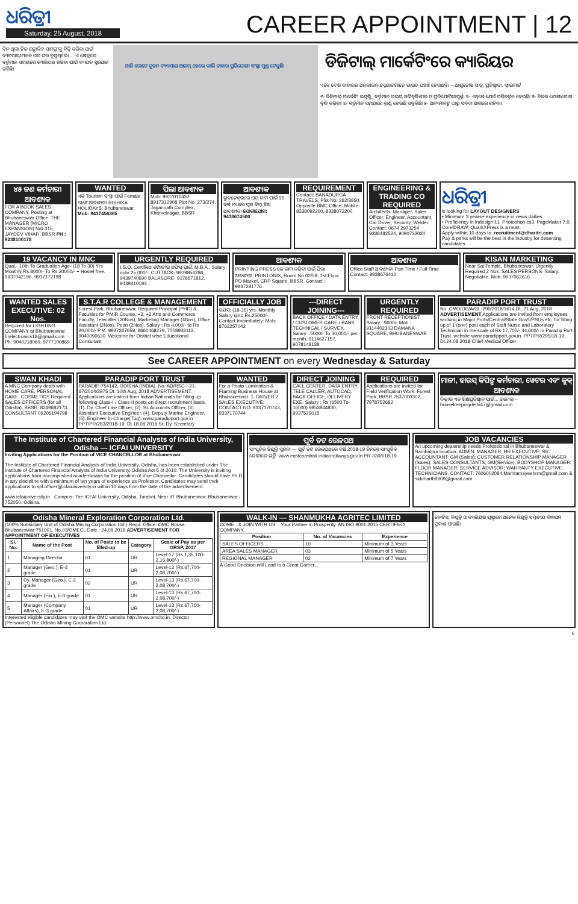ଧରିତ୍ରୀ
Saturday, 25 August, 2018
CAREER APPOINTMENT | 12
ଦିନ ଥିଲା ନିଜ ଉତ୍ପାଦିତ ସାମଗ୍ରୀକୁ ବିକ୍ରି କରିବା ପାଇଁ ବ୍ୟବସାୟୀମାନେ ଘର ଘର ବୁଲୁଥିଲେ। ... ଏ କ୍ଷେତ୍ରରେ ବର୍ତ୍ତମାନ ସମୟରେ କ୍ୟାରିୟର ଗଢିବା ପାଇଁ ବ୍ୟାପକ ସୁଯୋଗ ରହିଛି।
ଆଜି ଗୋଟେ ନୂତନ ବ୍ୟବସାୟ ଆରମ୍ଭ ହେଲେ କାଲି ତାହାର ପ୍ରତିଯୋଗୀ ସଂସ୍ଥା ମୁଣ୍ଡ ଟେକୁଛି।
ଡିଜିଟାଲ୍ ମାର୍କେଟିଂରେ କ୍ୟାରିୟର
ଏବେ ଦେଶ ବାହାରର ଅନ୍‌ଲାଇନ୍ ପ୍ଲେୟାରମାନେ ଭାରତ ପହଞ୍ଚି ହେଉଛନ୍ତି। —ଆଶୁତୋଷ ପାତ୍ର, ପ୍ରତିଷ୍ଠାତା, ଫ୍ଲାଇମାର୍ଟ
୧- ଡିଜିଟାଲ୍ ମାର୍କେଟିଂ ଇଣ୍ଡଷ୍ଟ୍ରି ବର୍ତ୍ତମାନ ଉଭୟ ଅଭିବୃଦ୍ଧିଶୀଳ ଓ ପ୍ରତିଯୋଗିତାପୂର୍ଣ୍ଣ। ୨- ଏଥିରେ ଯେଉଁ ପରିବର୍ତ୍ତନ ହେଉଛି। ୩- ନିଜର ଯୋଗାଯୋଗ ବୃଦ୍ଧି କରିବା। ୪- ବର୍ତ୍ତମାନ ସମୟରେ ବ୍ରାଣ୍ଡ ହେଉଛି ସବୁକିଛି। ୫- ଅନ୍ୟମାନଙ୍କ ଠାରୁ ସର୍ବଦା ଆଗରେ ରହିବା।
୪୫ ଜଣ କର୍ମଚାରୀ ଆବଶ୍ୟକ
FOR A BOOK SALES COMPANY. Posting at Bhubaneswar Office. THE MANAGER (MICRO EXPANSION) N/6-315, JAYDEV VIHAR, BBSR PH : 9238100178
WANTED
ଏକ Tourism ସଂସ୍ଥା ପାଇଁ Female Staff ଆବଶ୍ୟକ। RISHIKA HOLIDAYS, Bhubaneswar. Mob: 9437456365
ପିଲା ଆବଶ୍ୟକ
Mob: 9937010437 8917312908 Plot No: 273/274, Jagannath Complex, Kharvelnagar, BBSR
ଆବଶ୍ୟକ
ଭୁବନେଶ୍ୱରରେ ଘର କାମ ପାଇଁ ୨୨ ବର୍ଷ ମଧ୍ୟରେ ପୁଅ କିମ୍ବା ଝିଅ ଆବଶ୍ୟକ। ଯୋଗାଯୋଗ: 9438674500
REQUIREMENT
Contact: BANADURGA TRAVELS, Plot No: 362/3850, Opposite BMC Office. Mobile: 8338092200, 8338072200
ENGINEERING & TRADING CO REQUIRED
Architects, Manager, Sales Officer, Engineer, Accountant, Car Driver, Security, Welder. Contact: 0674 2973254, 9238482524, 9090732020
ଧରିତ୍ରୀ
is looking for LAYOUT DESIGNERS
• Minimum 3 years+ experience in news dailies.
• Proficiency in Indesign 11, Photoshop cs3, PageMaker 7.0, CorelDRAW, QuarkXPress is a must.
Apply within 10 days to: recruitment@dharitri.com
Pay & perks will be the best in the industry for deserving candidates.
19 VACANCY IN MNC
Qual.- 10th To Graduation Age- (18 To 30) Yrs Monthly Rs.8000/- To Rs.20000/- + Hostel free. 9937042198, 9937172198
URGENTLY REQUIRED
I.S.O. Certified କମ୍ପାନୀର ଅଫିସ୍ ପାଇଁ. M.B.A., Salary: upto 25,000/-. CUTTACK- 9939854286, 9439740690 BALASORE- 9178671812, 9439410183
ଆବଶ୍ୟକ
PRINTING PRESS ରେ କାମ କରିବା ପାଇଁ ପିଲା ଆବଶ୍ୟକ. PRINTONIX, Room No 02/58, 1st Floor PD Market, CRP Square, BBSR. Contact : 9937281776
ଆବଶ୍ୟକ
Office Staff ଆବଶ୍ୟକ। Part Time / Full Time Contact: 9938676412
KISAN MARKETING
Near Sai Temple, Bhubaneswar. Urgently Required 2 Nos. SALES PERSONS. Salary: Negotiable. Mob: 9937062616
WANTED SALES EXECUTIVE: 02 Nos.
Required for LIGHTING COMPANY at Bhubaneswar. hrelectronics18@gmail.com Ph: 9040218060, 9777100869
S.T.A.R COLLEGE & MANAGEMENT
Forest Park, Bhubaneswar. Required Principal (PHD) & Faculties for PMIR Course, +2, +3 Arts and Commerce Faculty, Telecaller (20Nos), Marketing Manager (4Nos), Office Assistant (2Nos), Peon (2Nos). Salary : Rs 4,000/- to Rs 20,000/- P.M. 9937337659, 8660468279, 7008938112, 9040090530. Welcome for District wise Educational Consultant
OFFICIALLY JOB
ବୟସ: (18-35) yrs. Monthly Salary upto Rs.25000/-. Contact Immediately: Mob: 8763257042
---DIRECT JOINING---
BACK OFFICE / DATA ENTRY / CUSTOMER CARE / BANK TECHNICAL / SURVEY. Salary : 5000/- To 30,000/- per month. 9114627157, 9078148138
URGENTLY REQUIRED
FRONT RECEPTIONIST Salary : 9000/- Mob : 9114402303 DAMANA SQUARE, BHUBANESWAR
PARADIP PORT TRUST
No: CMO/OE/A/GL-290/2018/1614 Dt. 21 Aug, 2018 ADVERTISEMENT Applications are invited from employees working in Major Ports/Central/State Govt./PSUs etc. for filling up of 1 (one) post each of Staff Nurse and Laboratory Technician in the scale of Rs.17,700/- 44,600/- in Paradip Port Trust. website www.paradipport.gov.in. PPT/PR/295/18-19, Dt.24.08.2018 Chief Medical Officer
See CAREER APPOINTMENT on every Wednesday & Saturday
SWAN KHADI
A MNC Company deals with HOME CARE, PERSONAL CARE, COSMETICS Required SALES OFFICERS (for all Odisha). BBSR: 8249682173. CONSULTANT 09205194798
PARADIP PORT TRUST
PARADIP-754142, ODISHA (INDIA). No. AD/RSC-I-21-67/2014/2975 Dt. 10th Aug, 2018 ADVERTISEMENT. Applications are invited from Indian Nationals for filling up following Class-I / Class-II posts on direct recruitment basis. (1). Dy. Chief Law Officer, (2). Sr. Accounts Officer, (3). Assistant Executive Engineer, (4). Deputy Marine Engineer, (5). Engineer In-Charge(Tug). www.paradipport.gov.in PPT/PR/283/2018-19, Dt.18.08.2018 Sr. Dy. Secretary
WANTED
For a Photo Lamination & Framing Business House at Bhubaneswar. 1. DRIVER 2. SALES EXECUTIVE. CONTACT NO: 9337170743, 9337170744
DIRECT JOINING
CALL CENTER, DATA ENTRY, TELE CALLER, AUTOCAD, BACK OFFICE, DELIVERY EXE. Salary : Rs.(6500 To 16000) 9853844830, 9937529015
REQUIRED
Applications are invited for Field Verification Work. Forest Park, BBSR 7537000302, 7978752682
ମାଳୀ, ହାଉସ୍ କିପିଙ୍ଗ କର୍ମଚାରୀ, ୱେଟର ଏବଂ କୁକ୍ ଆବଶ୍ୟକ
ଦିଲ୍ଲୀର ଏକ ଶିକ୍ଷପ୍ରତିଷ୍ଠାନ ପାଇଁ... ଇମେଲ୍ – housekeepingdelhi47@gmail.com
The Institute of Chartered Financial Analysts of India University, Odisha — ICFAI UNIVERSITY
Inviting Applications for the Position of VICE CHANCELLOR at Bhubaneswar
The Institute of Chartered Financial Analysts of India University, Odisha, has been established under The Institute of Chartered Financial Analysts of India University, Odisha Act 5 of 2010. The University is inviting applications from accomplished academicians for the position of Vice Chancellor. Candidates should have Ph.D in any discipline with a minimum of ten years of experience as Professor. Candidates may send their applications to spl.officer@icfaiuniversity.in within 10 days from the date of the advertisement.
www.icfaiuniversity.in · Campus: The ICFAI University, Odisha, Taraboi, Near IIT Bhubaneswar, Bhubaneswar - 752050, Odisha.
ପୂର୍ବ ତଟ ରେଳପଥ
ସାଂସ୍କୃତିକ ନିଯୁକ୍ତି ସୂଚନା — ପୂର୍ବ ତଟ ରେଳପଥରେ ବର୍ଷ 2018-19 ନିମନ୍ତେ ସାଂସ୍କୃତିକ କୋଟାରେ ଭର୍ତ୍ତି. www.eastcoastrail.indianrailways.gov.in PR-330/I/18-19
JOB VACANCIES
An upcoming dealership needs Professional in Bhubaneswar & Sambalpur location. ADMIN. MANAGER; HR EXECUTIVE; SR. ACCOUNTANT; GM (Sales); CUSTOMER RELATIONSHIP MANAGER (Sales); SALES CONSULTANTS; GM(Service); BODYSHOP MANAGER; FLOOR MANAGER; SERVICE ADVISOR; WARRANTY EXECUTIVE; TECHNICIANS. CONTACT: 7606002084 Mamtamayeehrm@gmail.com & siddharth9909@gmail.com
Odisha Mineral Exploration Corporation Ltd.
(100% Subsidiary Unit of Odisha Mining Corporation Ltd.) Regd. Office: OMC House, Bhubaneswar-751001. No.03/OMECL Date : 24.08.2018 ADVERTISEMENT FOR APPOINTMENT OF EXECUTIVES
| Sl. No. | Name of the Post | No. of Posts to be filled-up | Category | Scale of Pay as per ORSP, 2017 |
| --- | --- | --- | --- | --- |
| 1 | Managing Director | 01 | UR | Level-17 (Rs.1,35,100-2,16,800/-) |
| 2 | Manager (Geo.), E-3 grade | 01 | UR | Level-13 (Rs.67,700-2,08,700/-) |
| 3 | Dy. Manager (Geo.), E-2 grade | 02 | UR | Level-13 (Rs.67,700-2,08,700/-) |
| 4 | Manager (Fin.), E-3 grade | 01 | UR | Level-13 (Rs.67,700-2,08,700/-) |
| 5 | Manager (Company Affairs), E-3 grade | 01 | UR | Level-13 (Rs.67,700-2,08,700/-) |
Interested eligible candidates may visit the OMC website http://www.omcltd.in. Director (Personnel) The Odisha Mining Corporation Ltd.
WALK-IN — SHANMUKHA AGRITEC LIMITED
COME.. & JOIN WITH US... Your Partner in Prosperity. AN ISO 9001:2015 CERTIFIED COMPANY.
| Position | No. of Vacancies | Experience |
| --- | --- | --- |
| SALES OFFICERS | 10 | Minimum of 3 Years |
| AREA SALES MANAGER | 03 | Minimum of 5 Years |
| REGIONAL MANAGER | 02 | Minimum of 7 Years |
A Good Decision will Lead to a Great Career...
ନୋଟିସ୍: ନିଯୁକ୍ତି ଓ କ୍ୟାରିୟର ପୃଷ୍ଠାରେ ଅନେକ ନିଯୁକ୍ତି ସମ୍ବନ୍ଧୀୟ ବିଜ୍ଞାପନ ପ୍ରକାଶ ପାଉଛି।
5